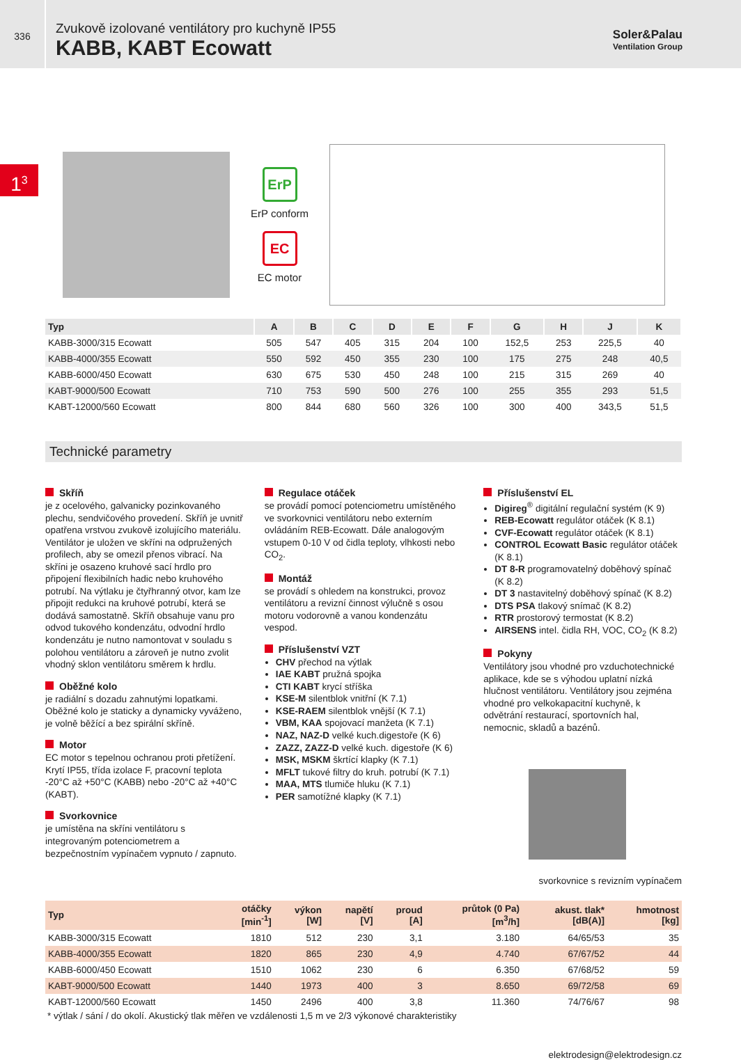336
Zvukově izolované ventilátory pro kuchyně IP55
KABB, KABT Ecowatt
Soler&Palau
Ventilation Group
1<sup>3</sup>
ErP
ErP conform
EC
EC motor
| Typ | A | B | C | D | E | F | G | H | J | K |
| --- | --- | --- | --- | --- | --- | --- | --- | --- | --- | --- |
| KABB-3000/315 Ecowatt | 505 | 547 | 405 | 315 | 204 | 100 | 152,5 | 253 | 225,5 | 40 |
| KABB-4000/355 Ecowatt | 550 | 592 | 450 | 355 | 230 | 100 | 175 | 275 | 248 | 40,5 |
| KABB-6000/450 Ecowatt | 630 | 675 | 530 | 450 | 248 | 100 | 215 | 315 | 269 | 40 |
| KABT-9000/500 Ecowatt | 710 | 753 | 590 | 500 | 276 | 100 | 255 | 355 | 293 | 51,5 |
| KABT-12000/560 Ecowatt | 800 | 844 | 680 | 560 | 326 | 100 | 300 | 400 | 343,5 | 51,5 |
Technické parametry
Skříň
je z ocelového, galvanicky pozinkovaného plechu, sendvičového provedení. Skříň je uvnitř opatřena vrstvou zvukově izolujícího materiálu. Ventilátor je uložen ve skříni na odpružených profilech, aby se omezil přenos vibrací. Na skříni je osazeno kruhové sací hrdlo pro připojení flexibilních hadic nebo kruhového potrubí. Na výtlaku je čtyřhranný otvor, kam lze připojit redukci na kruhové potrubí, která se dodává samostatně. Skříň obsahuje vanu pro odvod tukového kondenzátu, odvodní hrdlo kondenzátu je nutno namontovat v souladu s polohou ventilátoru a zároveň je nutno zvolit vhodný sklon ventilátoru směrem k hrdlu.
Oběžné kolo
je radiální s dozadu zahnutými lopatkami. Oběžné kolo je staticky a dynamicky vyváženo, je volně běžící a bez spirální skříně.
Motor
EC motor s tepelnou ochranou proti přetížení. Krytí IP55, třída izolace F, pracovní teplota -20°C až +50°C (KABB) nebo -20°C až +40°C (KABT).
Svorkovnice
je umístěna na skříni ventilátoru s integrovaným potenciometrem a bezpečnostním vypínačem vypnuto / zapnuto.
Regulace otáček
se provádí pomocí potenciometru umístěného ve svorkovnici ventilátoru nebo externím ovládáním REB-Ecowatt. Dále analogovým vstupem 0-10 V od čidla teploty, vlhkosti nebo CO<sub>2</sub>.
Montáž
se provádí s ohledem na konstrukci, provoz ventilátoru a revizní činnost výlučně s osou motoru vodorovně a vanou kondenzátu vespod.
Příslušenství VZT
CHV přechod na výtlak
IAE KABT pružná spojka
CTI KABT krycí stříška
KSE-M silentblok vnitřní (K 7.1)
KSE-RAEM silentblok vnější (K 7.1)
VBM, KAA spojovací manžeta (K 7.1)
NAZ, NAZ-D velké kuch.digestoře (K 6)
ZAZZ, ZAZZ-D velké kuch. digestoře (K 6)
MSK, MSKM škrtící klapky (K 7.1)
MFLT tukové filtry do kruh. potrubí (K 7.1)
MAA, MTS tlumiče hluku (K 7.1)
PER samotížné klapky (K 7.1)
Příslušenství EL
Digireg<sup>®</sup> digitální regulační systém (K 9)
REB-Ecowatt regulátor otáček (K 8.1)
CVF-Ecowatt regulátor otáček (K 8.1)
CONTROL Ecowatt Basic regulátor otáček (K 8.1)
DT 8-R programovatelný doběhový spínač (K 8.2)
DT 3 nastavitelný doběhový spínač (K 8.2)
DTS PSA tlakový snímač (K 8.2)
RTR prostorový termostat (K 8.2)
AIRSENS intel. čidla RH, VOC, CO<sub>2</sub> (K 8.2)
Pokyny
Ventilátory jsou vhodné pro vzduchotechnické aplikace, kde se s výhodou uplatní nízká hlučnost ventilátoru. Ventilátory jsou zejména vhodné pro velkokapacitní kuchyně, k odvětrání restaurací, sportovních hal, nemocnic, skladů a bazénů.
svorkovnice s revizním vypínačem
| Typ | otáčky [min<sup>-1</sup>] | výkon [W] | napětí [V] | proud [A] | průtok (0 Pa) [m<sup>3</sup>/h] | akust. tlak* [dB(A)] | hmotnost [kg] |
| --- | --- | --- | --- | --- | --- | --- | --- |
| KABB-3000/315 Ecowatt | 1810 | 512 | 230 | 3,1 | 3.180 | 64/65/53 | 35 |
| KABB-4000/355 Ecowatt | 1820 | 865 | 230 | 4,9 | 4.740 | 67/67/52 | 44 |
| KABB-6000/450 Ecowatt | 1510 | 1062 | 230 | 6 | 6.350 | 67/68/52 | 59 |
| KABT-9000/500 Ecowatt | 1440 | 1973 | 400 | 3 | 8.650 | 69/72/58 | 69 |
| KABT-12000/560 Ecowatt | 1450 | 2496 | 400 | 3,8 | 11.360 | 74/76/67 | 98 |
* výtlak / sání / do okolí. Akustický tlak měřen ve vzdálenosti 1,5 m ve 2/3 výkonové charakteristiky
elektrodesign@elektrodesign.cz